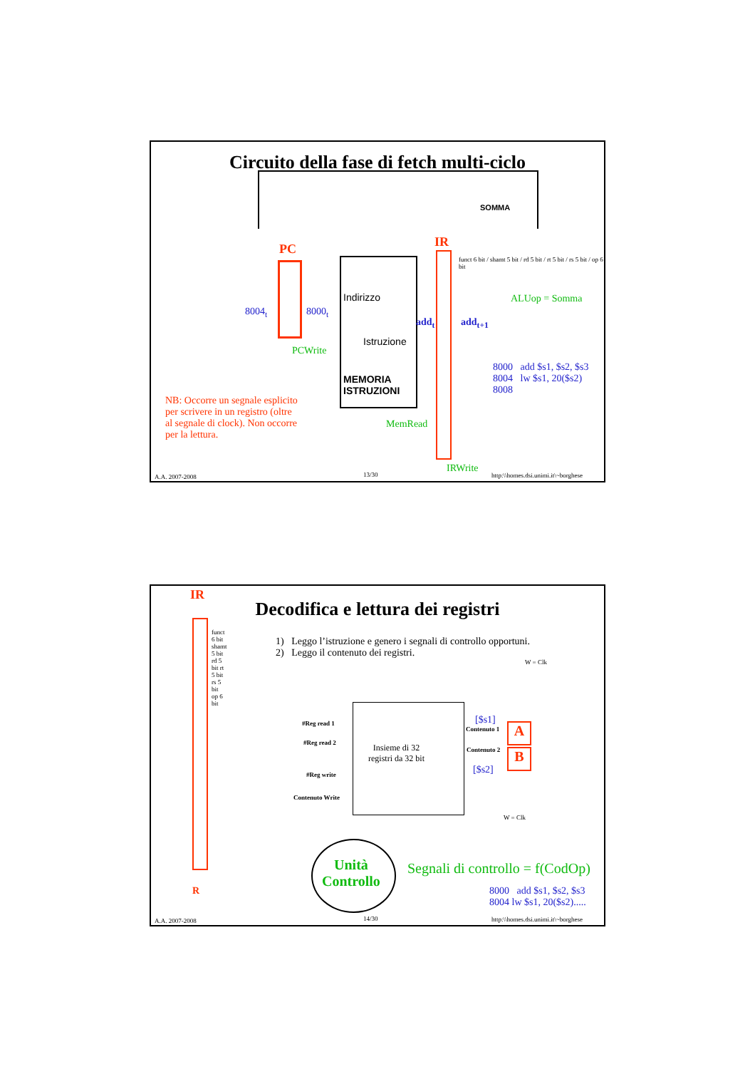Circuito della fase di fetch multi-ciclo
PC
8004<sub>t</sub> 8000<sub>t</sub>
PCWrite
Indirizzo
Istruzione
MEMORIA
ISTRUZIONI
MemRead
add<sub>t</sub>
IR
funct 6 bit / shamt 5 bit / rd 5 bit / rt 5 bit / rs 5 bit / op 6 bit
add<sub>t+1</sub>
SOMMA
ALUop = Somma
8000 add $s1, $s2, $s3
8004 lw $s1, 20($s2)
8008
NB: Occorre un segnale esplicito
per scrivere in un registro (oltre
al segnale di clock). Non occorre
per la lettura.
IRWrite
A.A. 2007-2008 13/30
http:\\homes.dsi.unimi.it\~borghese
IR
Decodifica e lettura dei registri
funct 6 bit shamt 5 bit rd 5 bit rt 5 bit rs 5 bit op 6 bit
1) Leggo l’istruzione e genero i segnali di controllo opportuni.
2) Leggo il contenuto dei registri.
W = Clk
Insieme di 32
registri da 32 bit
#Reg read 1
#Reg read 2
#Reg write
Contenuto Write
[$s1]
Contenuto 1
Contenuto 2
[$s2]
A
B
W = Clk
Unità
Controllo
Segnali di controllo = f(CodOp)
8000 add $s1, $s2, $s3
8004 lw $s1, 20($s2).....
R
A.A. 2007-2008 14/30
http:\\homes.dsi.unimi.it\~borghese